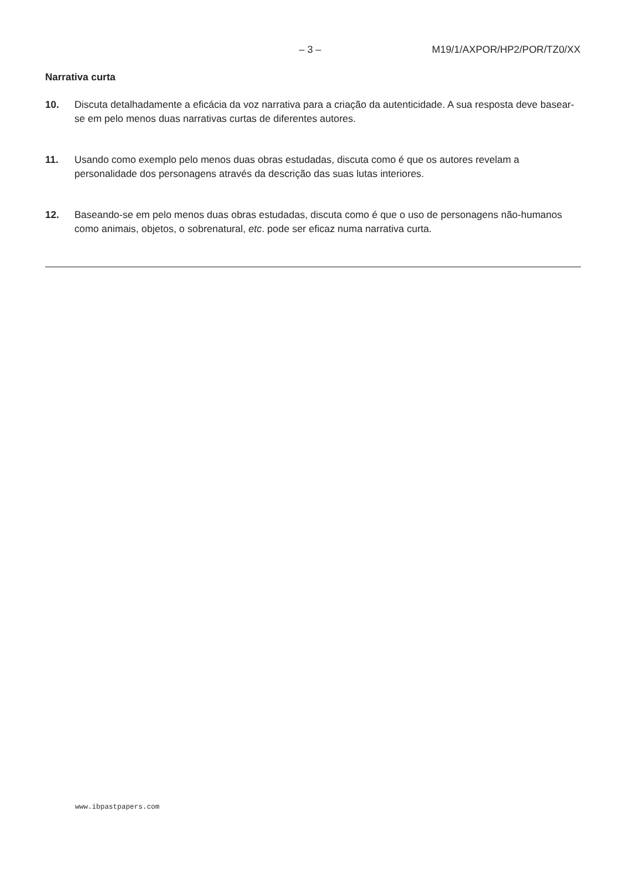– 3 – M19/1/AXPOR/HP2/POR/TZ0/XX
Narrativa curta
10. Discuta detalhadamente a eficácia da voz narrativa para a criação da autenticidade. A sua resposta deve basear-se em pelo menos duas narrativas curtas de diferentes autores.
11. Usando como exemplo pelo menos duas obras estudadas, discuta como é que os autores revelam a personalidade dos personagens através da descrição das suas lutas interiores.
12. Baseando-se em pelo menos duas obras estudadas, discuta como é que o uso de personagens não-humanos como animais, objetos, o sobrenatural, etc. pode ser eficaz numa narrativa curta.
www.ibpastpapers.com